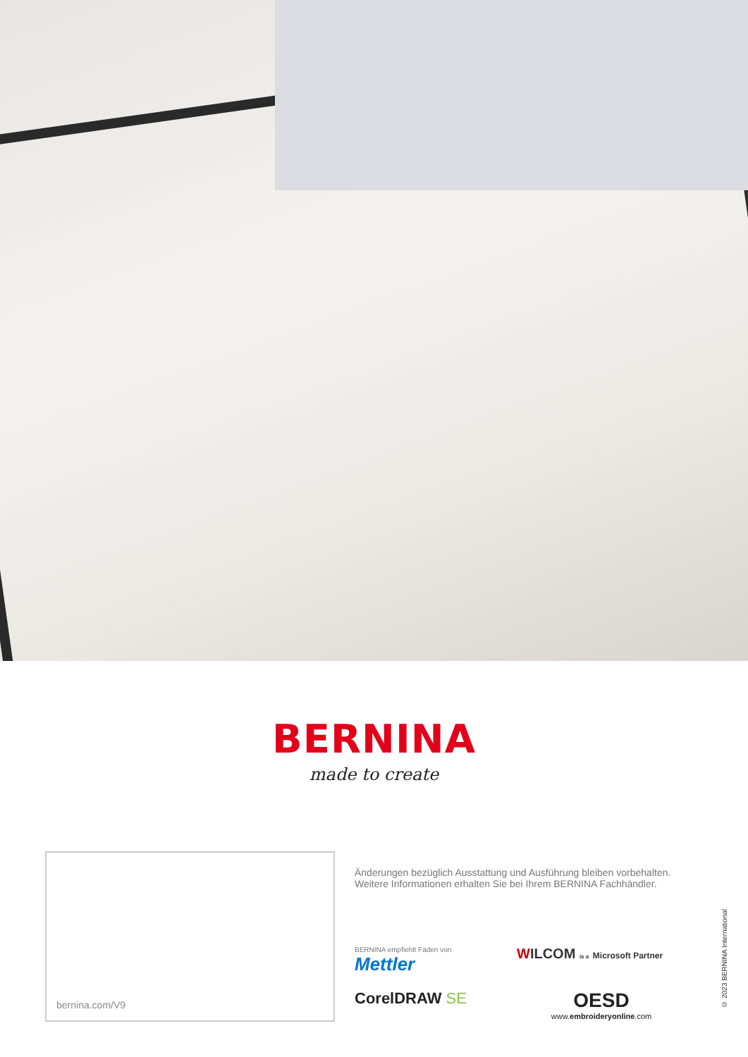BERNINA
made to create
bernina.com/V9
Änderungen bezüglich Ausstattung und Ausführung bleiben vorbehalten.
Weitere Informationen erhalten Sie bei Ihrem BERNINA Fachhändler.
BERNINA empfiehlt Fäden von
Mettler
WILCOM is a Microsoft Partner
CorelDRAW SE
OESD
www.embroideryonline.com
© 2023 BERNINA International